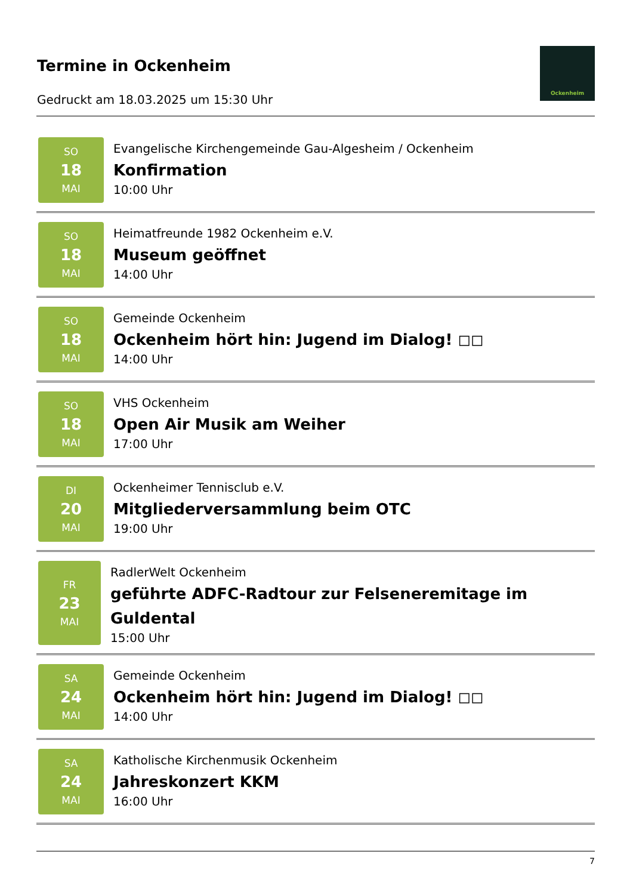Termine in Ockenheim
Gedruckt am 18.03.2025 um 15:30 Uhr
Ockenheim
SO
18
MAI
Evangelische Kirchengemeinde Gau-Algesheim / Ockenheim
Konfirmation
10:00 Uhr
SO
18
MAI
Heimatfreunde 1982 Ockenheim e.V.
Museum geöffnet
14:00 Uhr
SO
18
MAI
Gemeinde Ockenheim
Ockenheim hört hin: Jugend im Dialog! ◻◻
14:00 Uhr
SO
18
MAI
VHS Ockenheim
Open Air Musik am Weiher
17:00 Uhr
DI
20
MAI
Ockenheimer Tennisclub e.V.
Mitgliederversammlung beim OTC
19:00 Uhr
FR
23
MAI
RadlerWelt Ockenheim
geführte ADFC-Radtour zur Felseneremitage im Guldental
15:00 Uhr
SA
24
MAI
Gemeinde Ockenheim
Ockenheim hört hin: Jugend im Dialog! ◻◻
14:00 Uhr
SA
24
MAI
Katholische Kirchenmusik Ockenheim
Jahreskonzert KKM
16:00 Uhr
7